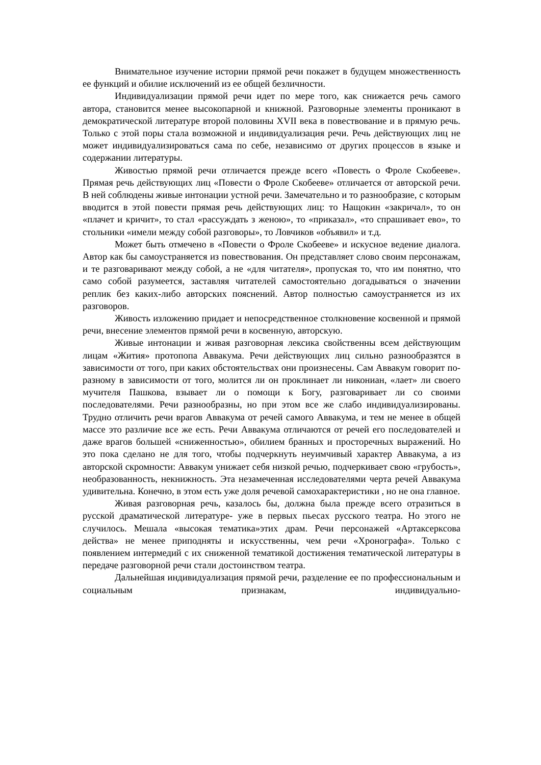Внимательное изучение истории прямой речи покажет в будущем множественность ее функций и обилие исключений из ее общей безличности.
Индивидуализации прямой речи идет по мере того, как снижается речь самого автора, становится менее высокопарной и книжной. Разговорные элементы проникают в демократической литературе второй половины XVII века в повествование и в прямую речь. Только с этой поры стала возможной и индивидуализация речи. Речь действующих лиц не может индивидуализироваться сама по себе, независимо от других процессов в языке и содержании литературы.
Живостью прямой речи отличается прежде всего «Повесть о Фроле Скобееве». Прямая речь действующих лиц «Повести о Фроле Скобееве» отличается от авторской речи. В ней соблюдены живые интонации устной речи. Замечательно и то разнообразие, с которым вводится в этой повести прямая речь действующих лиц: то Нащокин «закричал», то он «плачет и кричит», то стал «рассуждать з женою», то «приказал», «то спрашивает ево», то стольники «имели между собой разговоры», то Ловчиков «объявил» и т.д.
Может быть отмечено в «Повести о Фроле Скобееве» и искусное ведение диалога. Автор как бы самоустраняется из повествования. Он представляет слово своим персонажам, и те разговаривают между собой, а не «для читателя», пропуская то, что им понятно, что само собой разумеется, заставляя читателей самостоятельно догадываться о значении реплик без каких-либо авторских пояснений. Автор полностью самоустраняется из их разговоров.
Живость изложению придает и непосредственное столкновение косвенной и прямой речи, внесение элементов прямой речи в косвенную, авторскую.
Живые интонации и живая разговорная лексика свойственны всем действующим лицам «Жития» протопопа Аввакума. Речи действующих лиц сильно разнообразятся в зависимости от того, при каких обстоятельствах они произнесены. Сам Аввакум говорит по-разному в зависимости от того, молится ли он проклинает ли никониан, «лает» ли своего мучителя Пашкова, взывает ли о помощи к Богу, разговаривает ли со своими последователями. Речи разнообразны, но при этом все же слабо индивидуализированы. Трудно отличить речи врагов Аввакума от речей самого Аввакума, и тем не менее в общей массе это различие все же есть. Речи Аввакума отличаются от речей его последователей и даже врагов большей «сниженностью», обилием бранных и просторечных выражений. Но это пока сделано не для того, чтобы подчеркнуть неуимчивый характер Аввакума, а из авторской скромности: Аввакум унижает себя низкой речью, подчеркивает свою «грубость», необразованность, некнижность. Эта незамеченная исследователями черта речей Аввакума удивительна. Конечно, в этом есть уже доля речевой самохарактеристики , но не она главное.
Живая разговорная речь, казалось бы, должна была прежде всего отразиться в русской драматической литературе- уже в первых пьесах русского театра. Но этого не случилось. Мешала «высокая тематика»этих драм. Речи персонажей «Артаксерксова действа» не менее приподняты и искусственны, чем речи «Хронографа». Только с появлением интермедий с их сниженной тематикой достижения тематической литературы в передаче разговорной речи стали достоинством театра.
Дальнейшая индивидуализация прямой речи, разделение ее по профессиональным и социальным признакам, индивидуально-